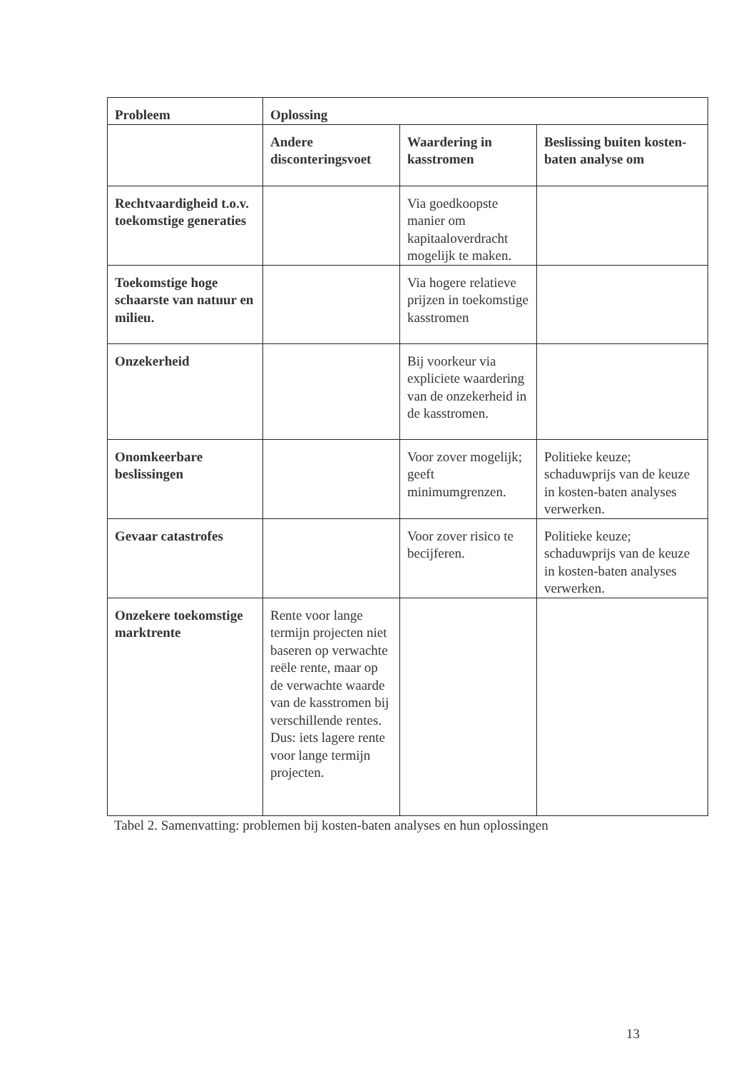| Probleem | Oplossing | | |
| --- | --- | --- | --- |
| | Andere disconteringsvoet | Waardering in kasstromen | Beslissing buiten kosten-baten analyse om |
| Rechtvaardigheid t.o.v. toekomstige generaties | | Via goedkoopste manier om kapitaaloverdracht mogelijk te maken. | |
| Toekomstige hoge schaarste van natuur en milieu. | | Via hogere relatieve prijzen in toekomstige kasstromen | |
| Onzekerheid | | Bij voorkeur via expliciete waardering van de onzekerheid in de kasstromen. | |
| Onomkeerbare beslissingen | | Voor zover mogelijk; geeft minimumgrenzen. | Politieke keuze; schaduwprijs van de keuze in kosten-baten analyses verwerken. |
| Gevaar catastrofes | | Voor zover risico te becijferen. | Politieke keuze; schaduwprijs van de keuze in kosten-baten analyses verwerken. |
| Onzekere toekomstige marktrente | Rente voor lange termijn projecten niet baseren op verwachte reële rente, maar op de verwachte waarde van de kasstromen bij verschillende rentes. Dus: iets lagere rente voor lange termijn projecten. | | |
Tabel 2. Samenvatting: problemen bij kosten-baten analyses en hun oplossingen
13